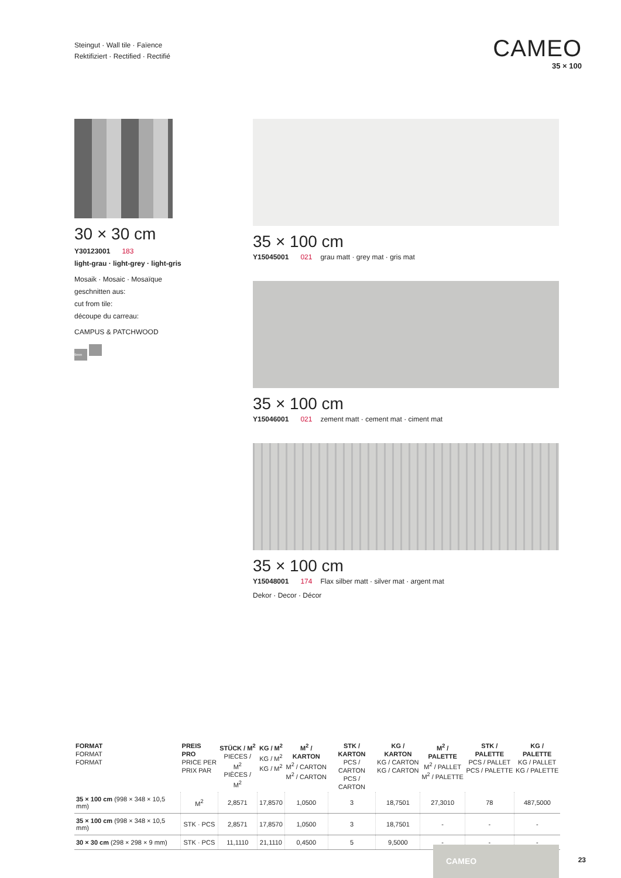Steingut · Wall tile · Faïence
Rektifiziert · Rectified · Rectifié
CAMEO
35 × 100
30 × 30 cm
Y30123001 183
light-grau · light-grey · light-gris
Mosaik · Mosaic · Mosaïque
geschnitten aus:
cut from tile:
découpe du carreau:
CAMPUS & PATCHWOOD
9mm
35 × 100 cm
Y15045001 021 grau matt · grey mat · gris mat
35 × 100 cm
Y15046001 021 zement matt · cement mat · ciment mat
35 × 100 cm
Y15048001 174 Flax silber matt · silver mat · argent mat
Dekor · Decor · Décor
| FORMAT FORMAT FORMAT | PREIS PRO PRICE PER PRIX PAR | STÜCK / M<sup>2</sup> PIECES / M<sup>2</sup> PIÈCES / M<sup>2</sup> | KG / M<sup>2</sup> KG / M<sup>2</sup> KG / M<sup>2</sup> | M<sup>2</sup> / KARTON M<sup>2</sup> / CARTON M<sup>2</sup> / CARTON | STK / KARTON PCS / CARTON PCS / CARTON | KG / KARTON KG / CARTON KG / CARTON | M<sup>2</sup> / PALETTE M<sup>2</sup> / PALLET M<sup>2</sup> / PALETTE | STK / PALETTE PCS / PALLET PCS / PALETTE | KG / PALETTE KG / PALLET KG / PALETTE |
| --- | --- | --- | --- | --- | --- | --- | --- | --- | --- |
| 35 × 100 cm (998 × 348 × 10,5 mm) | M<sup>2</sup> | 2,8571 | 17,8570 | 1,0500 | 3 | 18,7501 | 27,3010 | 78 | 487,5000 |
| 35 × 100 cm (998 × 348 × 10,5 mm) | STK · PCS | 2,8571 | 17,8570 | 1,0500 | 3 | 18,7501 | - | - | - |
| 30 × 30 cm (298 × 298 × 9 mm) | STK · PCS | 11,1110 | 21,1110 | 0,4500 | 5 | 9,5000 | - | - | - |
CAMEO
23